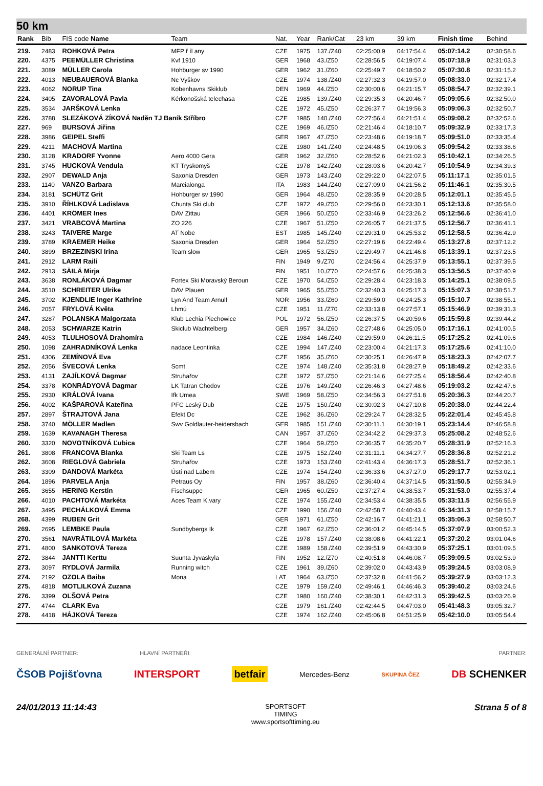50 km
| Rank | Bib | FIS code Name | Team | Nat. | Year | Rank/Cat | 23 km | 39 km | Finish time | Behind |
| --- | --- | --- | --- | --- | --- | --- | --- | --- | --- | --- |
| 219. | 2483 | ROHKOVÁ Petra | MFP ř íl any | CZE | 1975 | 137./Z40 | 02:25:00.9 | 04:17:54.4 | 05:07:14.2 | 02:30:58.6 |
| 220. | 4375 | PEEMÜLLER Christina | Kvf 1910 | GER | 1968 | 43./Z50 | 02:28:56.5 | 04:19:07.4 | 05:07:18.9 | 02:31:03.3 |
| 221. | 3089 | MÜLLER Carola | Hohburger sv 1990 | GER | 1962 | 31./Z60 | 02:25:49.7 | 04:18:50.2 | 05:07:30.8 | 02:31:15.2 |
| 222. | 4013 | NEUBAUEROVÁ Blanka | Nc Vyškov | CZE | 1974 | 138./Z40 | 02:27:32.3 | 04:19:57.0 | 05:08:33.0 | 02:32:17.4 |
| 223. | 4062 | NORUP Tina | Kobenhavns Skiklub | DEN | 1969 | 44./Z50 | 02:30:00.6 | 04:21:15.7 | 05:08:54.7 | 02:32:39.1 |
| 224. | 3405 | ZAVORALOVÁ Pavla | Kérkonošská telechasa | CZE | 1985 | 139./Z40 | 02:29:35.3 | 04:20:46.7 | 05:09:05.6 | 02:32:50.0 |
| 225. | 3534 | JARŠKOVÁ Lenka | | CZE | 1972 | 45./Z50 | 02:26:37.7 | 04:19:56.3 | 05:09:06.3 | 02:32:50.7 |
| 226. | 3788 | SLEZÁKOVÁ ZÍKOVÁ Naděn TJ Baník Stříbro | | CZE | 1985 | 140./Z40 | 02:27:56.4 | 04:21:51.4 | 05:09:08.2 | 02:32:52.6 |
| 227. | 969 | BURSOVÁ Jiřina | | CZE | 1969 | 46./Z50 | 02:21:46.4 | 04:18:10.7 | 05:09:32.9 | 02:33:17.3 |
| 228. | 3986 | GEIPEL Steffi | | GER | 1967 | 47./Z50 | 02:23:48.6 | 04:19:18.7 | 05:09:51.0 | 02:33:35.4 |
| 229. | 4211 | MACHOVÁ Martina | | CZE | 1980 | 141./Z40 | 02:24:48.5 | 04:19:06.3 | 05:09:54.2 | 02:33:38.6 |
| 230. | 3128 | KRADORF Yvonne | Aero 4000 Gera | GER | 1962 | 32./Z60 | 02:28:52.6 | 04:21:02.3 | 05:10:42.1 | 02:34:26.5 |
| 231. | 3745 | HUCKOVÁ Vendula | KT Tryskomyš | CZE | 1978 | 142./Z40 | 02:28:03.6 | 04:20:42.7 | 05:10:54.9 | 02:34:39.3 |
| 232. | 2907 | DEWALD Anja | Saxonia Dresden | GER | 1973 | 143./Z40 | 02:29:22.0 | 04:22:07.5 | 05:11:17.1 | 02:35:01.5 |
| 233. | 1140 | VANZO Barbara | Marcialonga | ITA | 1983 | 144./Z40 | 02:27:09.0 | 04:21:56.2 | 05:11:46.1 | 02:35:30.5 |
| 234. | 3181 | SCHÜTZ Grit | Hohburger sv 1990 | GER | 1964 | 48./Z50 | 02:28:35.9 | 04:20:28.5 | 05:12:01.1 | 02:35:45.5 |
| 235. | 3910 | ŘÍHLKOVÁ Ladislava | Chunta Ski club | CZE | 1972 | 49./Z50 | 02:29:56.0 | 04:23:30.1 | 05:12:13.6 | 02:35:58.0 |
| 236. | 4401 | KRÖMER Ines | DAV Zittau | GER | 1966 | 50./Z50 | 02:33:46.9 | 04:23:26.2 | 05:12:56.6 | 02:36:41.0 |
| 237. | 3421 | VRABCOVÁ Martina | ZO 226 | CZE | 1967 | 51./Z50 | 02:26:05.7 | 04:21:37.5 | 05:12:56.7 | 02:36:41.1 |
| 238. | 3243 | TAIVERE Marge | AT Nobe | EST | 1985 | 145./Z40 | 02:29:31.0 | 04:25:53.2 | 05:12:58.5 | 02:36:42.9 |
| 239. | 3789 | KRAEMER Heike | Saxonia Dresden | GER | 1964 | 52./Z50 | 02:27:19.6 | 04:22:49.4 | 05:13:27.8 | 02:37:12.2 |
| 240. | 3899 | BRZEZINSKI Irina | Team slow | GER | 1965 | 53./Z50 | 02:29:49.7 | 04:21:46.8 | 05:13:39.1 | 02:37:23.5 |
| 241. | 2912 | LARM Raili | | FIN | 1949 | 9./Z70 | 02:24:56.4 | 04:25:37.9 | 05:13:55.1 | 02:37:39.5 |
| 242. | 2913 | SÄILÄ Mirja | | FIN | 1951 | 10./Z70 | 02:24:57.6 | 04:25:38.3 | 05:13:56.5 | 02:37:40.9 |
| 243. | 3638 | RONLÁKOVÁ Dagmar | Fortex Ski Moravský Beroun | CZE | 1970 | 54./Z50 | 02:29:28.4 | 04:23:18.3 | 05:14:25.1 | 02:38:09.5 |
| 244. | 3510 | SCHREITER Ulrike | DAV Plauen | GER | 1965 | 55./Z50 | 02:32:40.3 | 04:25:17.3 | 05:15:07.3 | 02:38:51.7 |
| 245. | 3702 | KJENDLIE Inger Kathrine | Lyn And Team Arnulf | NOR | 1956 | 33./Z60 | 02:29:59.0 | 04:24:25.3 | 05:15:10.7 | 02:38:55.1 |
| 246. | 2057 | FRYLOVÁ Květa | Lhmú | CZE | 1951 | 11./Z70 | 02:33:13.8 | 04:27:57.1 | 05:15:46.9 | 02:39:31.3 |
| 247. | 3287 | POLANSKA Malgorzata | Klub Lechia Piechowice | POL | 1972 | 56./Z50 | 02:26:37.5 | 04:20:59.6 | 05:15:59.8 | 02:39:44.2 |
| 248. | 2053 | SCHWARZE Katrin | Skiclub Wachtelberg | GER | 1957 | 34./Z60 | 02:27:48.6 | 04:25:05.0 | 05:17:16.1 | 02:41:00.5 |
| 249. | 4053 | TLULHOSOVÁ Drahomíra | | CZE | 1984 | 146./Z40 | 02:29:59.0 | 04:26:11.5 | 05:17:25.2 | 02:41:09.6 |
| 250. | 1098 | ZAHRADNÍKOVÁ Lenka | nadace Leontinka | CZE | 1994 | 147./Z40 | 02:23:00.4 | 04:21:17.3 | 05:17:25.6 | 02:41:10.0 |
| 251. | 4306 | ZEMÍNOVÁ Eva | | CZE | 1956 | 35./Z60 | 02:30:25.1 | 04:26:47.9 | 05:18:23.3 | 02:42:07.7 |
| 252. | 2056 | ŠVECOVÁ Lenka | Scmt | CZE | 1974 | 148./Z40 | 02:35:31.8 | 04:28:27.9 | 05:18:49.2 | 02:42:33.6 |
| 253. | 4131 | ZAJÍLKOVÁ Dagmar | Struhařov | CZE | 1972 | 57./Z50 | 02:21:14.6 | 04:27:25.4 | 05:18:56.4 | 02:42:40.8 |
| 254. | 3378 | KONRÁDYOVÁ Dagmar | LK Tatran Chodov | CZE | 1976 | 149./Z40 | 02:26:46.3 | 04:27:48.6 | 05:19:03.2 | 02:42:47.6 |
| 255. | 2930 | KRÁLOVÁ Ivana | Ifk Umea | SWE | 1969 | 58./Z50 | 02:34:56.3 | 04:27:51.8 | 05:20:36.3 | 02:44:20.7 |
| 256. | 4002 | KAŠPAROVÁ Kateřina | PFC Leský Dub | CZE | 1975 | 150./Z40 | 02:30:02.3 | 04:27:10.8 | 05:20:38.0 | 02:44:22.4 |
| 257. | 2897 | ŠTRAJTOVÁ Jana | Efekt Dc | CZE | 1962 | 36./Z60 | 02:29:24.7 | 04:28:32.5 | 05:22:01.4 | 02:45:45.8 |
| 258. | 3740 | MÖLLER Madlen | Swv Goldlauter-heidersbach | GER | 1985 | 151./Z40 | 02:30:11.1 | 04:30:19.1 | 05:23:14.4 | 02:46:58.8 |
| 259. | 1639 | KAVANAGH Theresa | | CAN | 1957 | 37./Z60 | 02:34:42.2 | 04:29:37.3 | 05:25:08.2 | 02:48:52.6 |
| 260. | 3320 | NOVOTNÍKOVÁ Ľubica | | CZE | 1964 | 59./Z50 | 02:36:35.7 | 04:35:20.7 | 05:28:31.9 | 02:52:16.3 |
| 261. | 3808 | FRANCOVA Blanka | Ski Team Ls | CZE | 1975 | 152./Z40 | 02:31:11.1 | 04:34:27.7 | 05:28:36.8 | 02:52:21.2 |
| 262. | 3608 | RIEGLOVÁ Gabriela | Struhařov | CZE | 1973 | 153./Z40 | 02:41:43.4 | 04:36:17.3 | 05:28:51.7 | 02:52:36.1 |
| 263. | 3309 | DANDOVÁ Markéta | Ústí nad Labem | CZE | 1974 | 154./Z40 | 02:36:33.6 | 04:37:27.0 | 05:29:17.7 | 02:53:02.1 |
| 264. | 1896 | PARVELA Anja | Petraus Oy | FIN | 1957 | 38./Z60 | 02:36:40.4 | 04:37:14.5 | 05:31:50.5 | 02:55:34.9 |
| 265. | 3655 | HERING Kerstin | Fischsuppe | GER | 1965 | 60./Z50 | 02:37:27.4 | 04:38:53.7 | 05:31:53.0 | 02:55:37.4 |
| 266. | 4010 | PACHTOVÁ Markéta | Aces Team K.vary | CZE | 1974 | 155./Z40 | 02:34:53.4 | 04:38:35.5 | 05:33:11.5 | 02:56:55.9 |
| 267. | 3495 | PECHÁLKOVÁ Emma | | CZE | 1990 | 156./Z40 | 02:42:58.7 | 04:40:43.4 | 05:34:31.3 | 02:58:15.7 |
| 268. | 4399 | RUBEN Grit | | GER | 1971 | 61./Z50 | 02:42:16.7 | 04:41:21.1 | 05:35:06.3 | 02:58:50.7 |
| 269. | 2695 | LEMBKE Paula | Sundbybergs Ik | CZE | 1967 | 62./Z50 | 02:36:01.2 | 04:45:14.5 | 05:37:07.9 | 03:00:52.3 |
| 270. | 3561 | NAVRÁTILOVÁ Markéta | | CZE | 1978 | 157./Z40 | 02:38:08.6 | 04:41:22.1 | 05:37:20.2 | 03:01:04.6 |
| 271. | 4800 | SANKOTOVÁ Tereza | | CZE | 1989 | 158./Z40 | 02:39:51.9 | 04:43:30.9 | 05:37:25.1 | 03:01:09.5 |
| 272. | 3844 | JANTTI Kerttu | Suunta Jyvaskyla | FIN | 1952 | 12./Z70 | 02:40:51.8 | 04:46:08.7 | 05:39:09.5 | 03:02:53.9 |
| 273. | 3097 | RYDLOVÁ Jarmila | Running witch | CZE | 1961 | 39./Z60 | 02:39:02.0 | 04:43:43.9 | 05:39:24.5 | 03:03:08.9 |
| 274. | 2192 | OZOLA Baiba | Mona | LAT | 1964 | 63./Z50 | 02:37:32.8 | 04:41:56.2 | 05:39:27.9 | 03:03:12.3 |
| 275. | 4818 | MOTLILKOVÁ Zuzana | | CZE | 1979 | 159./Z40 | 02:49:46.1 | 04:46:46.3 | 05:39:40.2 | 03:03:24.6 |
| 276. | 3399 | OLŠOVÁ Petra | | CZE | 1980 | 160./Z40 | 02:38:30.1 | 04:42:31.3 | 05:39:42.5 | 03:03:26.9 |
| 277. | 4744 | CLARK Eva | | CZE | 1979 | 161./Z40 | 02:42:44.5 | 04:47:03.0 | 05:41:48.3 | 03:05:32.7 |
| 278. | 4418 | HÁJKOVÁ Tereza | | CZE | 1974 | 162./Z40 | 02:45:06.8 | 04:51:25.9 | 05:42:10.0 | 03:05:54.4 |
GENERÁLNÍ PARTNER: HLAVNÍ PARTNEŘI: PARTNER:
ČSOB Pojišťovna INTERSPORT betfair Mercedes-Benz SKUPINA ČEZ DB SCHENKER
24/01/2013 11:14:43 SPORTSOFT
TIMING
www.sportsofttiming.eu Strana 5 of 8